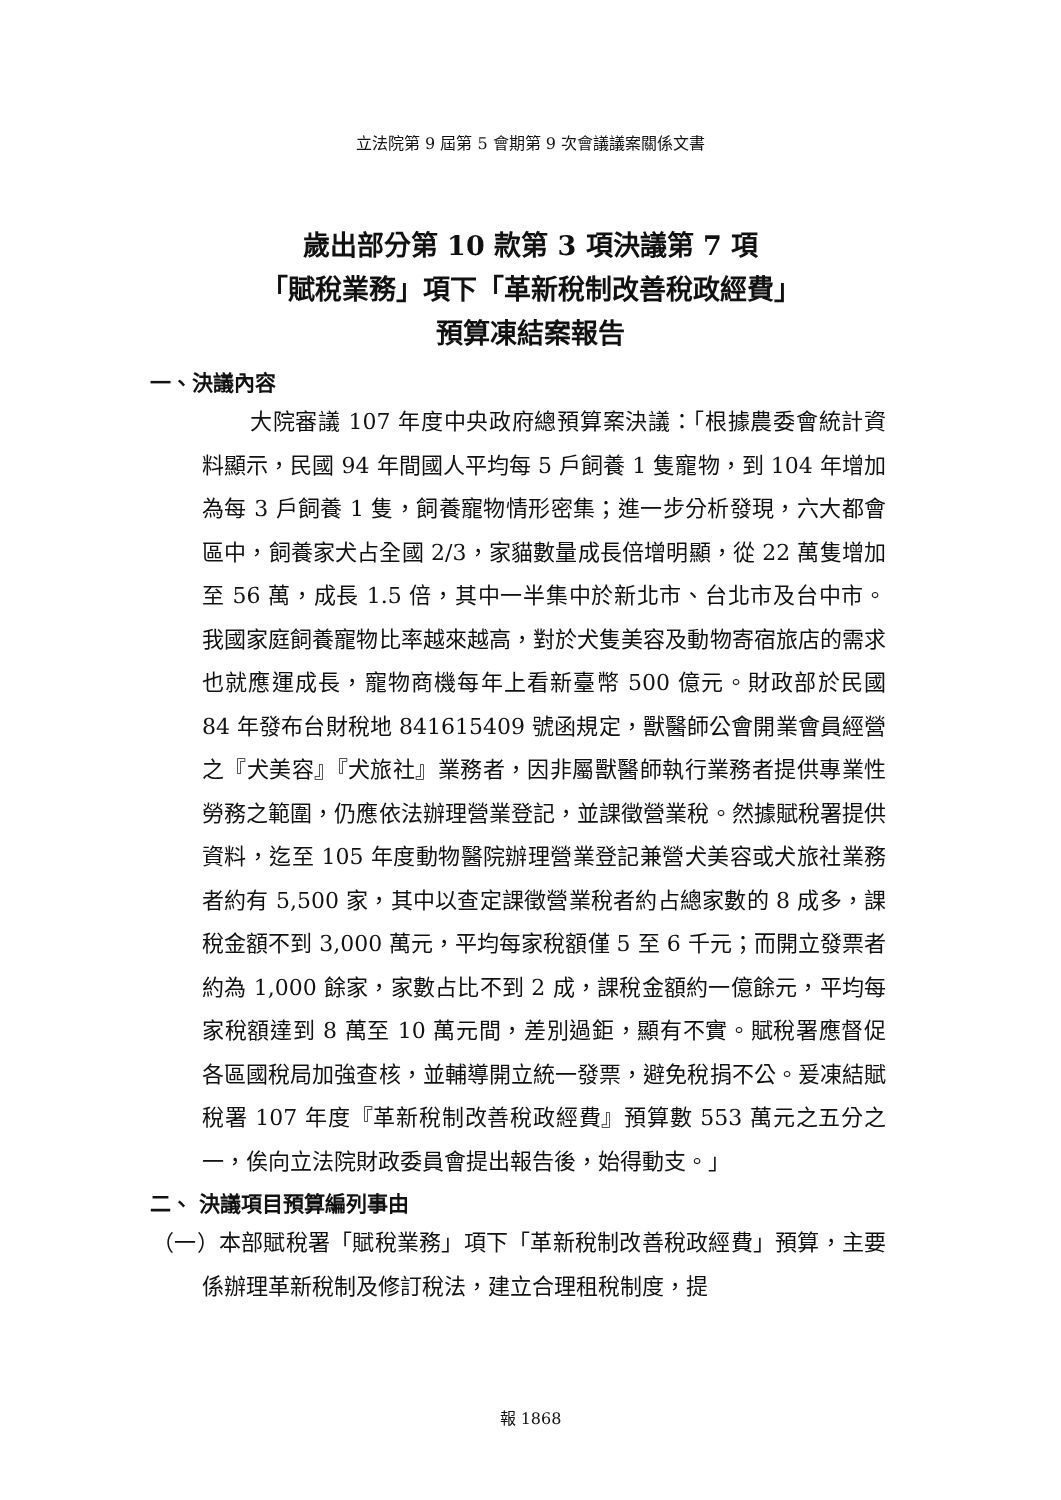立法院第 9 屆第 5 會期第 9 次會議議案關係文書
歲出部分第 10 款第 3 項決議第 7 項
「賦稅業務」項下「革新稅制改善稅政經費」
預算凍結案報告
一、決議內容
大院審議 107 年度中央政府總預算案決議：「根據農委會統計資料顯示，民國 94 年間國人平均每 5 戶飼養 1 隻寵物，到 104 年增加為每 3 戶飼養 1 隻，飼養寵物情形密集；進一步分析發現，六大都會區中，飼養家犬占全國 2/3，家貓數量成長倍增明顯，從 22 萬隻增加至 56 萬，成長 1.5 倍，其中一半集中於新北市、台北市及台中市。我國家庭飼養寵物比率越來越高，對於犬隻美容及動物寄宿旅店的需求也就應運成長，寵物商機每年上看新臺幣 500 億元。財政部於民國 84 年發布台財稅地 841615409 號函規定，獸醫師公會開業會員經營之『犬美容』『犬旅社』業務者，因非屬獸醫師執行業務者提供專業性勞務之範圍，仍應依法辦理營業登記，並課徵營業稅。然據賦稅署提供資料，迄至 105 年度動物醫院辦理營業登記兼營犬美容或犬旅社業務者約有 5,500 家，其中以查定課徵營業稅者約占總家數的 8 成多，課稅金額不到 3,000 萬元，平均每家稅額僅 5 至 6 千元；而開立發票者約為 1,000 餘家，家數占比不到 2 成，課稅金額約一億餘元，平均每家稅額達到 8 萬至 10 萬元間，差別過鉅，顯有不實。賦稅署應督促各區國稅局加強查核，並輔導開立統一發票，避免稅捐不公。爰凍結賦稅署 107 年度『革新稅制改善稅政經費』預算數 553 萬元之五分之一，俟向立法院財政委員會提出報告後，始得動支。」
二、 決議項目預算編列事由
（一）本部賦稅署「賦稅業務」項下「革新稅制改善稅政經費」預算，主要係辦理革新稅制及修訂稅法，建立合理租稅制度，提
報 1868